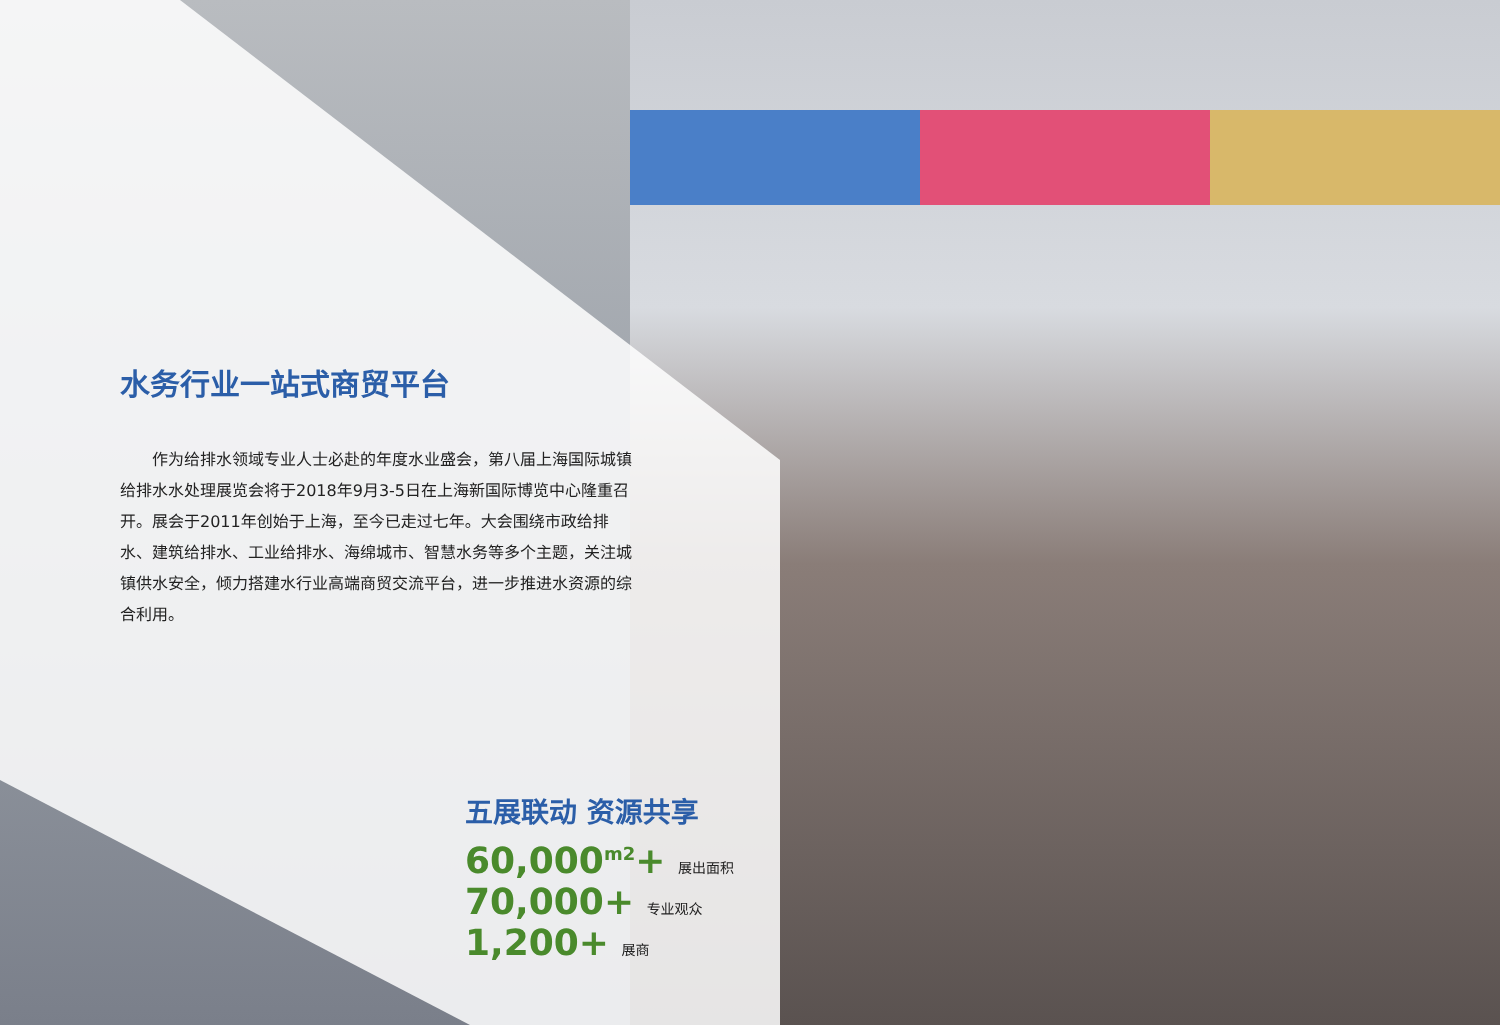水务行业一站式商贸平台
作为给排水领域专业人士必赴的年度水业盛会，第八届上海国际城镇给排水水处理展览会将于2018年9月3-5日在上海新国际博览中心隆重召开。展会于2011年创始于上海，至今已走过七年。大会围绕市政给排水、建筑给排水、工业给排水、海绵城市、智慧水务等多个主题，关注城镇供水安全，倾力搭建水行业高端商贸交流平台，进一步推进水资源的综合利用。
五展联动 资源共享
60,000<sup>m2</sup>+ 展出面积
70,000+ 专业观众
1,200+ 展商